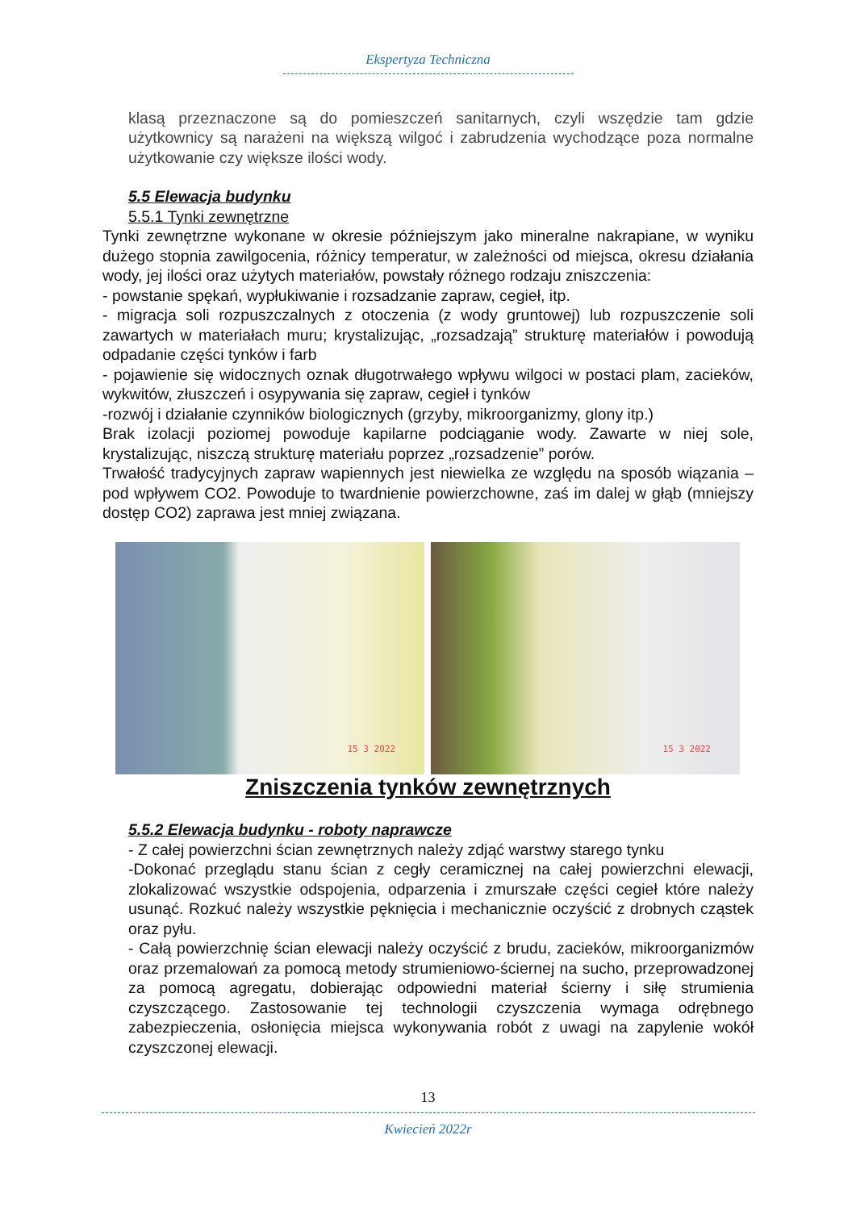Ekspertyza Techniczna
klasą przeznaczone są do pomieszczeń sanitarnych, czyli wszędzie tam gdzie użytkownicy są narażeni na większą wilgoć i zabrudzenia wychodzące poza normalne użytkowanie czy większe ilości wody.
5.5 Elewacja budynku
5.5.1 Tynki zewnętrzne
Tynki zewnętrzne wykonane w okresie późniejszym jako mineralne nakrapiane, w wyniku dużego stopnia zawilgocenia, różnicy temperatur, w zależności od miejsca, okresu działania wody, jej ilości oraz użytych materiałów, powstały różnego rodzaju zniszczenia:
- powstanie spękań, wypłukiwanie i rozsadzanie zapraw, cegieł, itp.
- migracja soli rozpuszczalnych z otoczenia (z wody gruntowej) lub rozpuszczenie soli zawartych w materiałach muru; krystalizując, „rozsadzają” strukturę materiałów i powodują odpadanie części tynków i farb
- pojawienie się widocznych oznak długotrwałego wpływu wilgoci w postaci plam, zacieków, wykwitów, złuszczeń i osypywania się zapraw, cegieł i tynków
-rozwój i działanie czynników biologicznych (grzyby, mikroorganizmy, glony itp.)
Brak izolacji poziomej powoduje kapilarne podciąganie wody. Zawarte w niej sole, krystalizując, niszczą strukturę materiału poprzez „rozsadzenie” porów.
Trwałość tradycyjnych zapraw wapiennych jest niewielka ze względu na sposób wiązania – pod wpływem CO2. Powoduje to twardnienie powierzchowne, zaś im dalej w głąb (mniejszy dostęp CO2) zaprawa jest mniej związana.
15 3 2022
15 3 2022
Zniszczenia tynków zewnętrznych
5.5.2 Elewacja budynku - roboty naprawcze
- Z całej powierzchni ścian zewnętrznych należy zdjąć warstwy starego tynku
-Dokonać przeglądu stanu ścian z cegły ceramicznej na całej powierzchni elewacji, zlokalizować wszystkie odspojenia, odparzenia i zmurszałe części cegieł które należy usunąć. Rozkuć należy wszystkie pęknięcia i mechanicznie oczyścić z drobnych cząstek oraz pyłu.
- Całą powierzchnię ścian elewacji należy oczyścić z brudu, zacieków, mikroorganizmów oraz przemalowań za pomocą metody strumieniowo-ściernej na sucho, przeprowadzonej za pomocą agregatu, dobierając odpowiedni materiał ścierny i siłę strumienia czyszczącego. Zastosowanie tej technologii czyszczenia wymaga odrębnego zabezpieczenia, osłonięcia miejsca wykonywania robót z uwagi na zapylenie wokół czyszczonej elewacji.
13
Kwiecień 2022r